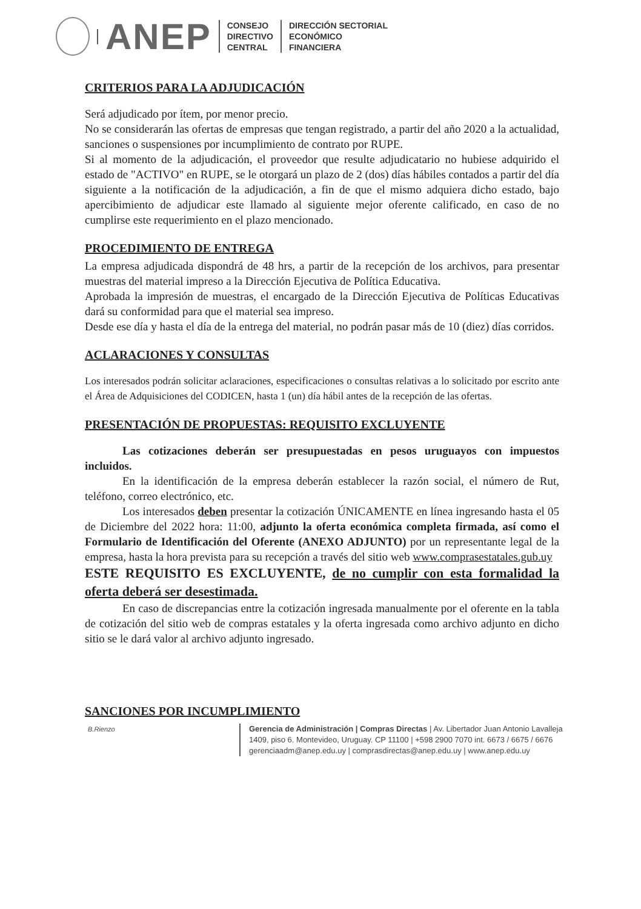ANEP
CONSEJO
DIRECTIVO
CENTRAL
DIRECCIÓN SECTORIAL
ECONÓMICO
FINANCIERA
CRITERIOS PARA LA ADJUDICACIÓN
Será adjudicado por ítem, por menor precio.
No se considerarán las ofertas de empresas que tengan registrado, a partir del año 2020 a la actualidad, sanciones o suspensiones por incumplimiento de contrato por RUPE.
Si al momento de la adjudicación, el proveedor que resulte adjudicatario no hubiese adquirido el estado de "ACTIVO" en RUPE, se le otorgará un plazo de 2 (dos) días hábiles contados a partir del día siguiente a la notificación de la adjudicación, a fin de que el mismo adquiera dicho estado, bajo apercibimiento de adjudicar este llamado al siguiente mejor oferente calificado, en caso de no cumplirse este requerimiento en el plazo mencionado.
PROCEDIMIENTO DE ENTREGA
La empresa adjudicada dispondrá de 48 hrs, a partir de la recepción de los archivos, para presentar muestras del material impreso a la Dirección Ejecutiva de Política Educativa.
Aprobada la impresión de muestras, el encargado de la Dirección Ejecutiva de Políticas Educativas dará su conformidad para que el material sea impreso.
Desde ese día y hasta el día de la entrega del material, no podrán pasar más de 10 (diez) días corridos.
ACLARACIONES Y CONSULTAS
Los interesados podrán solicitar aclaraciones, especificaciones o consultas relativas a lo solicitado por escrito ante el Área de Adquisiciones del CODICEN, hasta 1 (un) día hábil antes de la recepción de las ofertas.
PRESENTACIÓN DE PROPUESTAS: REQUISITO EXCLUYENTE
Las cotizaciones deberán ser presupuestadas en pesos uruguayos con impuestos incluidos.
En la identificación de la empresa deberán establecer la razón social, el número de Rut, teléfono, correo electrónico, etc.
Los interesados deben presentar la cotización ÚNICAMENTE en línea ingresando hasta el 05 de Diciembre del 2022 hora: 11:00, adjunto la oferta económica completa firmada, así como el Formulario de Identificación del Oferente (ANEXO ADJUNTO) por un representante legal de la empresa, hasta la hora prevista para su recepción a través del sitio web www.comprasestatales.gub.uy
ESTE REQUISITO ES EXCLUYENTE, de no cumplir con esta formalidad la oferta deberá ser desestimada.
En caso de discrepancias entre la cotización ingresada manualmente por el oferente en la tabla de cotización del sitio web de compras estatales y la oferta ingresada como archivo adjunto en dicho sitio se le dará valor al archivo adjunto ingresado.
SANCIONES POR INCUMPLIMIENTO
B.Rienzo
Gerencia de Administración | Compras Directas | Av. Libertador Juan Antonio Lavalleja
1409, piso 6. Montevideo, Uruguay. CP 11100 | +598 2900 7070 int. 6673 / 6675 / 6676
gerenciaadm@anep.edu.uy | comprasdirectas@anep.edu.uy | www.anep.edu.uy